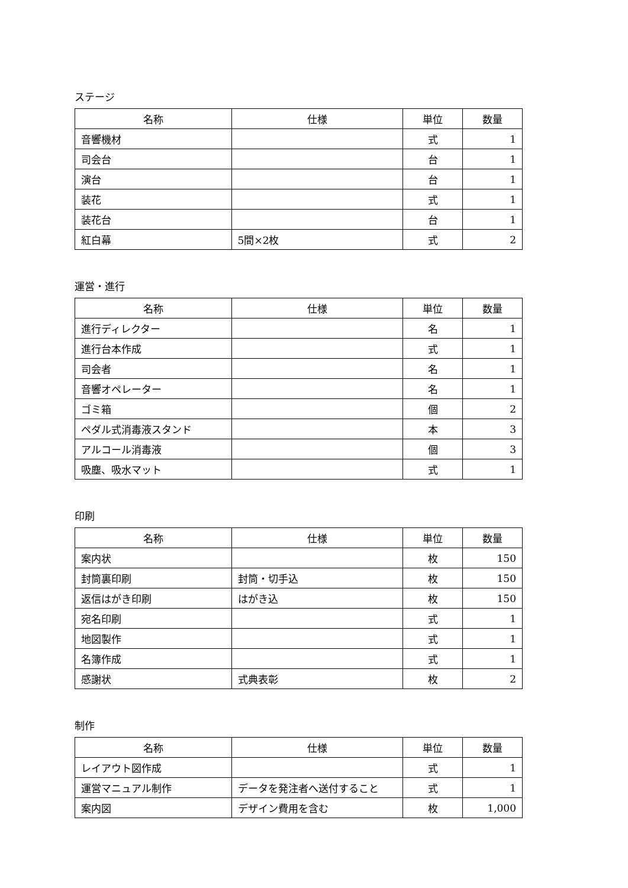ステージ
| 名称 | 仕様 | 単位 | 数量 |
| --- | --- | --- | --- |
| 音響機材 | | 式 | 1 |
| 司会台 | | 台 | 1 |
| 演台 | | 台 | 1 |
| 装花 | | 式 | 1 |
| 装花台 | | 台 | 1 |
| 紅白幕 | 5間×2枚 | 式 | 2 |
運営・進行
| 名称 | 仕様 | 単位 | 数量 |
| --- | --- | --- | --- |
| 進行ディレクター | | 名 | 1 |
| 進行台本作成 | | 式 | 1 |
| 司会者 | | 名 | 1 |
| 音響オペレーター | | 名 | 1 |
| ゴミ箱 | | 個 | 2 |
| ペダル式消毒液スタンド | | 本 | 3 |
| アルコール消毒液 | | 個 | 3 |
| 吸塵、吸水マット | | 式 | 1 |
印刷
| 名称 | 仕様 | 単位 | 数量 |
| --- | --- | --- | --- |
| 案内状 | | 枚 | 150 |
| 封筒裏印刷 | 封筒・切手込 | 枚 | 150 |
| 返信はがき印刷 | はがき込 | 枚 | 150 |
| 宛名印刷 | | 式 | 1 |
| 地図製作 | | 式 | 1 |
| 名簿作成 | | 式 | 1 |
| 感謝状 | 式典表彰 | 枚 | 2 |
制作
| 名称 | 仕様 | 単位 | 数量 |
| --- | --- | --- | --- |
| レイアウト図作成 | | 式 | 1 |
| 運営マニュアル制作 | データを発注者へ送付すること | 式 | 1 |
| 案内図 | デザイン費用を含む | 枚 | 1,000 |